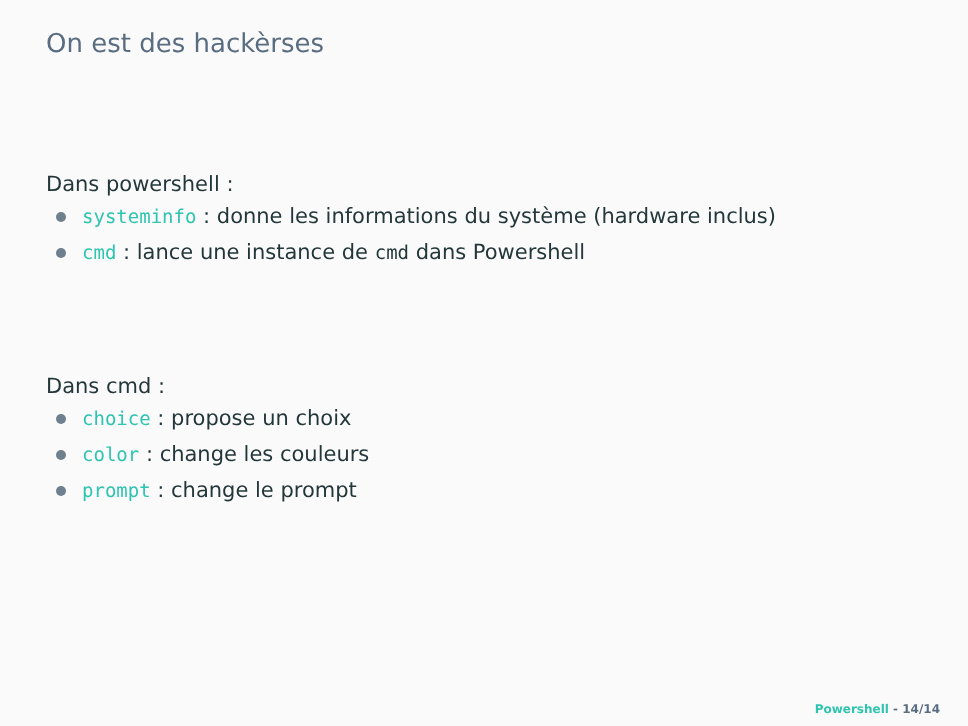On est des hackèrses
Dans powershell :
systeminfo : donne les informations du système (hardware inclus)
cmd : lance une instance de cmd dans Powershell
Dans cmd :
choice : propose un choix
color : change les couleurs
prompt : change le prompt
Powershell - 14/14